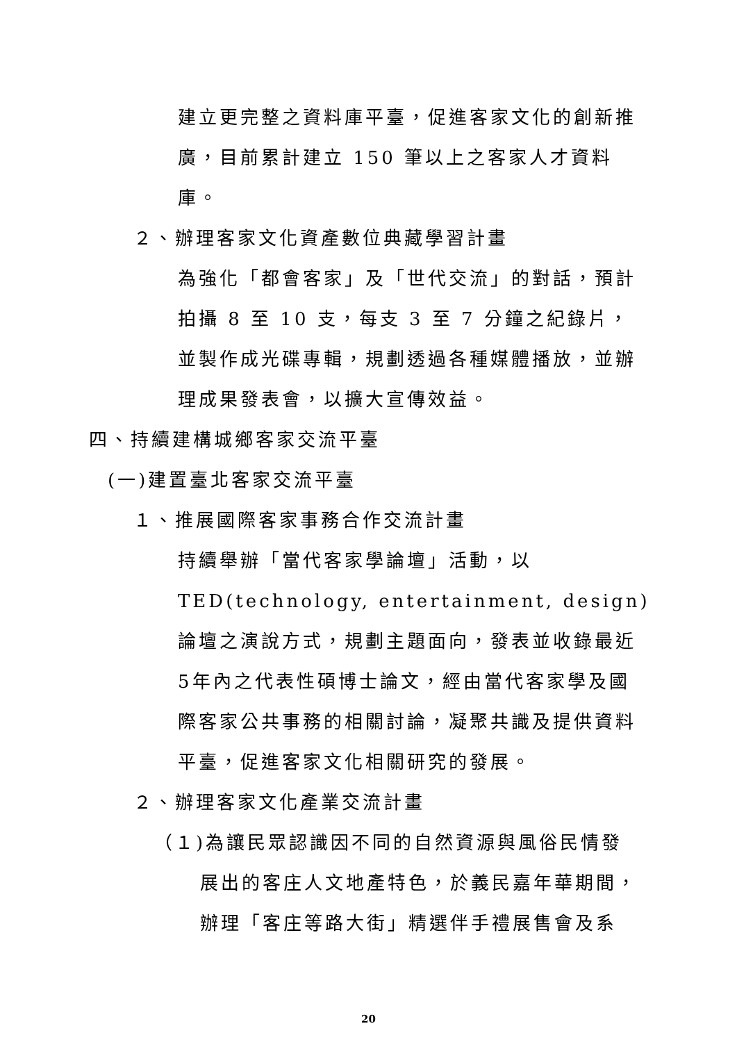建立更完整之資料庫平臺，促進客家文化的創新推廣，目前累計建立 150 筆以上之客家人才資料庫。
２、辦理客家文化資產數位典藏學習計畫
為強化「都會客家」及「世代交流」的對話，預計拍攝 8 至 10 支，每支 3 至 7 分鐘之紀錄片，並製作成光碟專輯，規劃透過各種媒體播放，並辦理成果發表會，以擴大宣傳效益。
四、持續建構城鄉客家交流平臺
(一)建置臺北客家交流平臺
１、推展國際客家事務合作交流計畫
持續舉辦「當代客家學論壇」活動，以TED(technology, entertainment, design)論壇之演說方式，規劃主題面向，發表並收錄最近5年內之代表性碩博士論文，經由當代客家學及國際客家公共事務的相關討論，凝聚共識及提供資料平臺，促進客家文化相關研究的發展。
２、辦理客家文化產業交流計畫
（１)為讓民眾認識因不同的自然資源與風俗民情發
展出的客庄人文地產特色，於義民嘉年華期間，辦理「客庄等路大街」精選伴手禮展售會及系
20